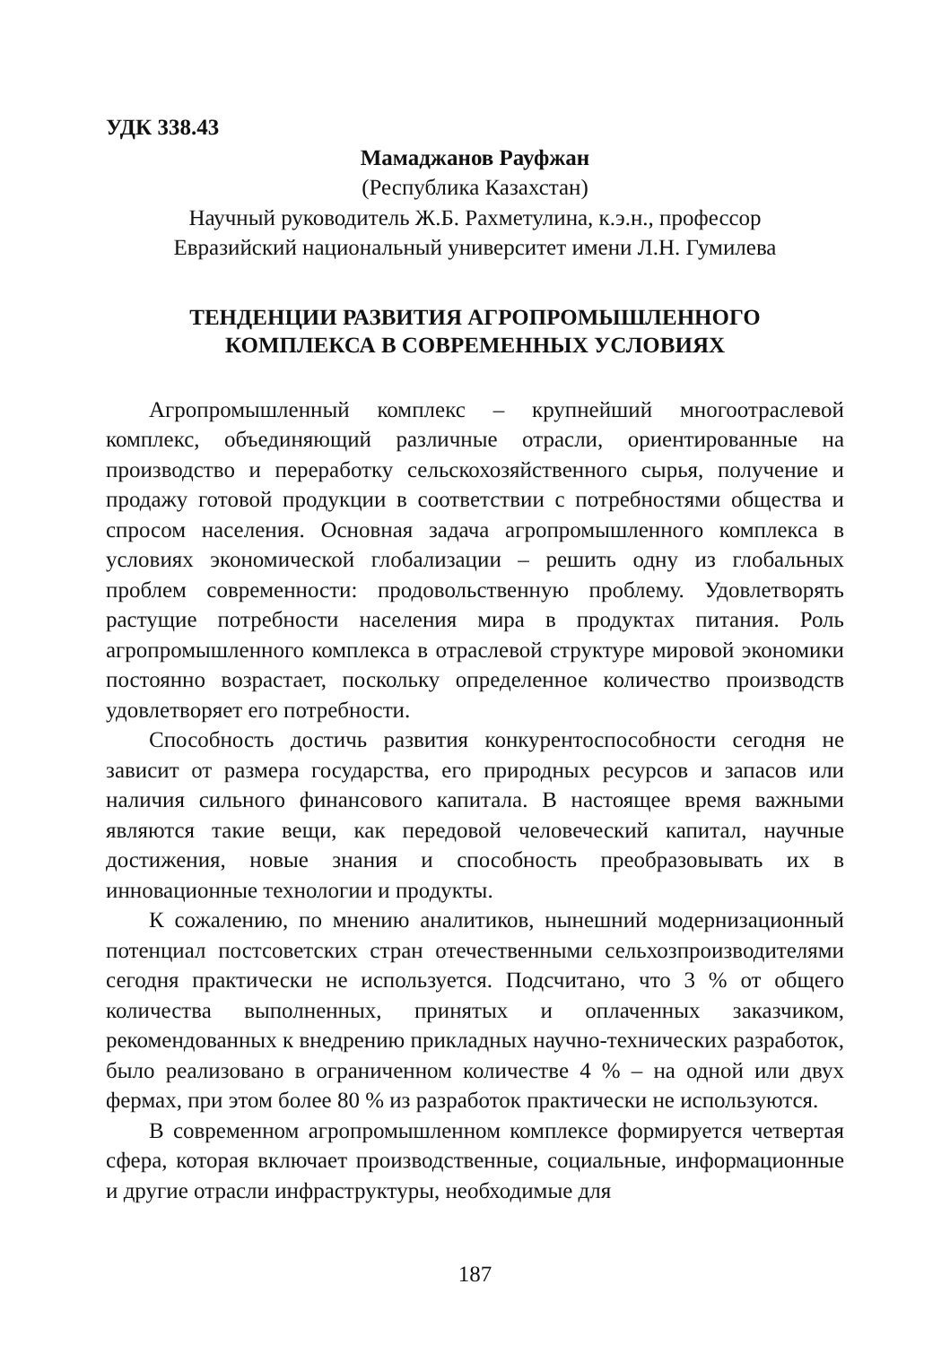УДК 338.43
Мамаджанов Рауфжан
(Республика Казахстан)
Научный руководитель Ж.Б. Рахметулина, к.э.н., профессор
Евразийский национальный университет имени Л.Н. Гумилева
ТЕНДЕНЦИИ РАЗВИТИЯ АГРОПРОМЫШЛЕННОГО
КОМПЛЕКСА В СОВРЕМЕННЫХ УСЛОВИЯХ
Агропромышленный комплекс – крупнейший многоотраслевой комплекс, объединяющий различные отрасли, ориентированные на производство и переработку сельскохозяйственного сырья, получение и продажу готовой продукции в соответствии с потребностями общества и спросом населения. Основная задача агропромышленного комплекса в условиях экономической глобализации – решить одну из глобальных проблем современности: продовольственную проблему. Удовлетворять растущие потребности населения мира в продуктах питания. Роль агропромышленного комплекса в отраслевой структуре мировой экономики постоянно возрастает, поскольку определенное количество производств удовлетворяет его потребности.
Способность достичь развития конкурентоспособности сегодня не зависит от размера государства, его природных ресурсов и запасов или наличия сильного финансового капитала. В настоящее время важными являются такие вещи, как передовой человеческий капитал, научные достижения, новые знания и способность преобразовывать их в инновационные технологии и продукты.
К сожалению, по мнению аналитиков, нынешний модернизационный потенциал постсоветских стран отечественными сельхозпроизводителями сегодня практически не используется. Подсчитано, что 3 % от общего количества выполненных, принятых и оплаченных заказчиком, рекомендованных к внедрению прикладных научно-технических разработок, было реализовано в ограниченном количестве 4 % – на одной или двух фермах, при этом более 80 % из разработок практически не используются.
В современном агропромышленном комплексе формируется четвертая сфера, которая включает производственные, социальные, информационные и другие отрасли инфраструктуры, необходимые для
187